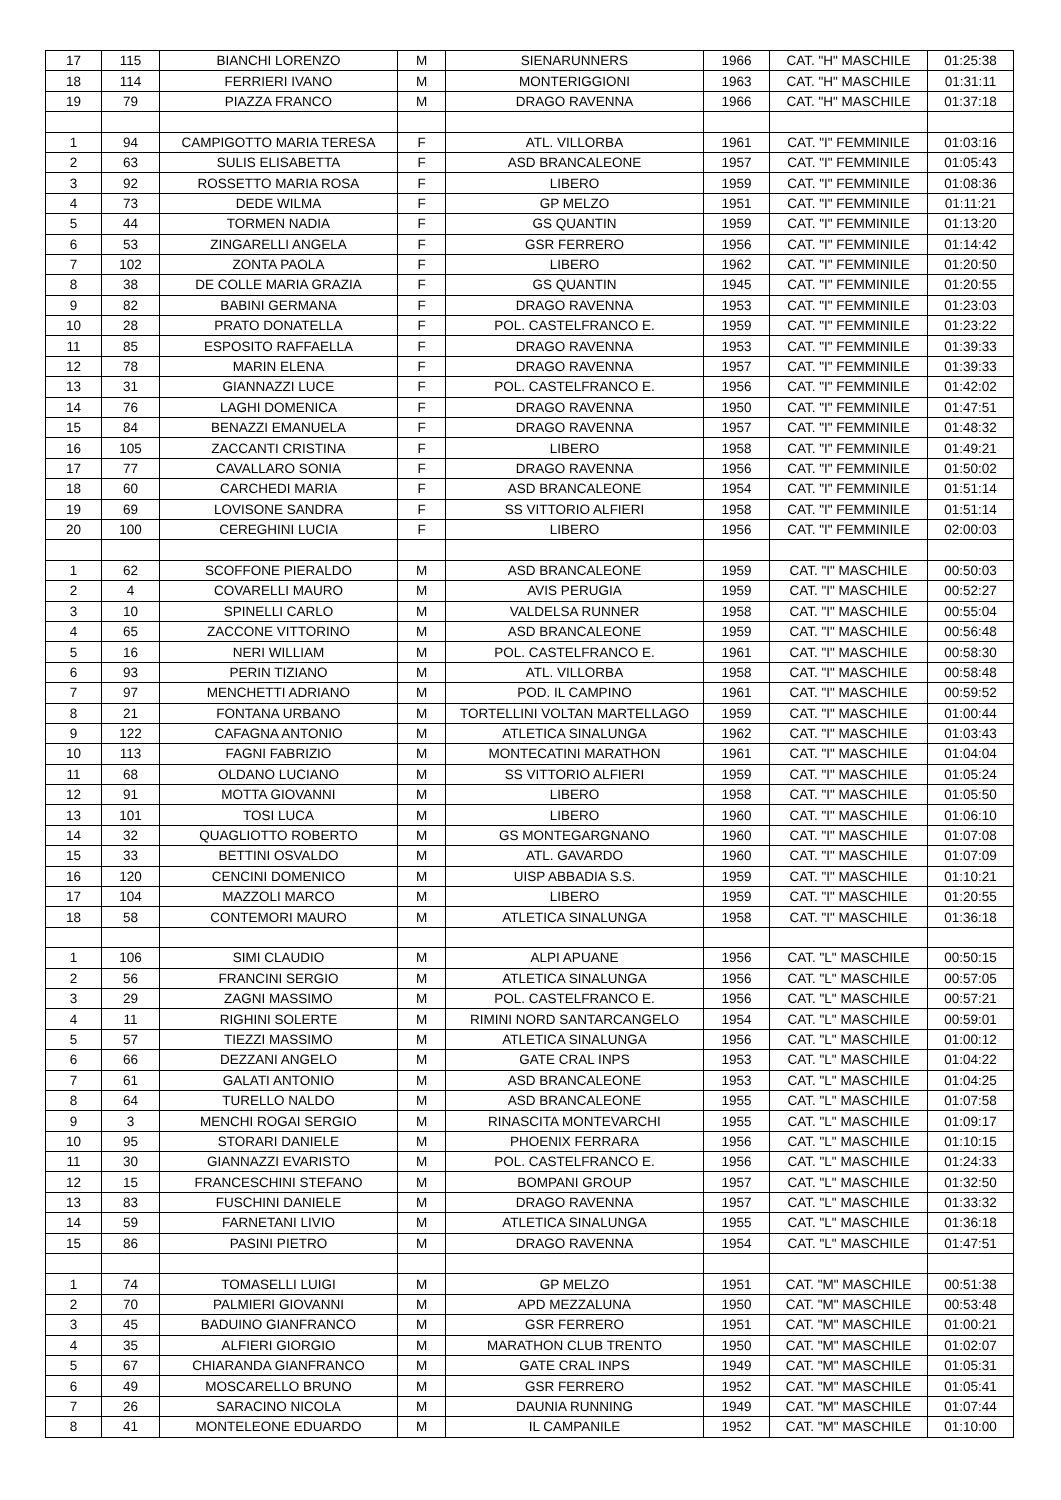| 17 | 115 | BIANCHI LORENZO | M | SIENARUNNERS | 1966 | CAT. "H" MASCHILE | 01:25:38 |
| 18 | 114 | FERRIERI IVANO | M | MONTERIGGIONI | 1963 | CAT. "H" MASCHILE | 01:31:11 |
| 19 | 79 | PIAZZA FRANCO | M | DRAGO RAVENNA | 1966 | CAT. "H" MASCHILE | 01:37:18 |
| 1 | 94 | CAMPIGOTTO MARIA TERESA | F | ATL. VILLORBA | 1961 | CAT. "I" FEMMINILE | 01:03:16 |
| 2 | 63 | SULIS ELISABETTA | F | ASD BRANCALEONE | 1957 | CAT. "I" FEMMINILE | 01:05:43 |
| 3 | 92 | ROSSETTO MARIA ROSA | F | LIBERO | 1959 | CAT. "I" FEMMINILE | 01:08:36 |
| 4 | 73 | DEDE WILMA | F | GP MELZO | 1951 | CAT. "I" FEMMINILE | 01:11:21 |
| 5 | 44 | TORMEN NADIA | F | GS QUANTIN | 1959 | CAT. "I" FEMMINILE | 01:13:20 |
| 6 | 53 | ZINGARELLI ANGELA | F | GSR FERRERO | 1956 | CAT. "I" FEMMINILE | 01:14:42 |
| 7 | 102 | ZONTA PAOLA | F | LIBERO | 1962 | CAT. "I" FEMMINILE | 01:20:50 |
| 8 | 38 | DE COLLE MARIA GRAZIA | F | GS QUANTIN | 1945 | CAT. "I" FEMMINILE | 01:20:55 |
| 9 | 82 | BABINI GERMANA | F | DRAGO RAVENNA | 1953 | CAT. "I" FEMMINILE | 01:23:03 |
| 10 | 28 | PRATO DONATELLA | F | POL. CASTELFRANCO E. | 1959 | CAT. "I" FEMMINILE | 01:23:22 |
| 11 | 85 | ESPOSITO RAFFAELLA | F | DRAGO RAVENNA | 1953 | CAT. "I" FEMMINILE | 01:39:33 |
| 12 | 78 | MARIN ELENA | F | DRAGO RAVENNA | 1957 | CAT. "I" FEMMINILE | 01:39:33 |
| 13 | 31 | GIANNAZZI LUCE | F | POL. CASTELFRANCO E. | 1956 | CAT. "I" FEMMINILE | 01:42:02 |
| 14 | 76 | LAGHI DOMENICA | F | DRAGO RAVENNA | 1950 | CAT. "I" FEMMINILE | 01:47:51 |
| 15 | 84 | BENAZZI EMANUELA | F | DRAGO RAVENNA | 1957 | CAT. "I" FEMMINILE | 01:48:32 |
| 16 | 105 | ZACCANTI CRISTINA | F | LIBERO | 1958 | CAT. "I" FEMMINILE | 01:49:21 |
| 17 | 77 | CAVALLARO SONIA | F | DRAGO RAVENNA | 1956 | CAT. "I" FEMMINILE | 01:50:02 |
| 18 | 60 | CARCHEDI MARIA | F | ASD BRANCALEONE | 1954 | CAT. "I" FEMMINILE | 01:51:14 |
| 19 | 69 | LOVISONE SANDRA | F | SS VITTORIO ALFIERI | 1958 | CAT. "I" FEMMINILE | 01:51:14 |
| 20 | 100 | CEREGHINI LUCIA | F | LIBERO | 1956 | CAT. "I" FEMMINILE | 02:00:03 |
| 1 | 62 | SCOFFONE PIERALDO | M | ASD BRANCALEONE | 1959 | CAT. "I" MASCHILE | 00:50:03 |
| 2 | 4 | COVARELLI MAURO | M | AVIS PERUGIA | 1959 | CAT. "I" MASCHILE | 00:52:27 |
| 3 | 10 | SPINELLI CARLO | M | VALDELSA RUNNER | 1958 | CAT. "I" MASCHILE | 00:55:04 |
| 4 | 65 | ZACCONE VITTORINO | M | ASD BRANCALEONE | 1959 | CAT. "I" MASCHILE | 00:56:48 |
| 5 | 16 | NERI WILLIAM | M | POL. CASTELFRANCO E. | 1961 | CAT. "I" MASCHILE | 00:58:30 |
| 6 | 93 | PERIN TIZIANO | M | ATL. VILLORBA | 1958 | CAT. "I" MASCHILE | 00:58:48 |
| 7 | 97 | MENCHETTI ADRIANO | M | POD. IL CAMPINO | 1961 | CAT. "I" MASCHILE | 00:59:52 |
| 8 | 21 | FONTANA URBANO | M | TORTELLINI VOLTAN MARTELLAGO | 1959 | CAT. "I" MASCHILE | 01:00:44 |
| 9 | 122 | CAFAGNA ANTONIO | M | ATLETICA SINALUNGA | 1962 | CAT. "I" MASCHILE | 01:03:43 |
| 10 | 113 | FAGNI FABRIZIO | M | MONTECATINI MARATHON | 1961 | CAT. "I" MASCHILE | 01:04:04 |
| 11 | 68 | OLDANO LUCIANO | M | SS VITTORIO ALFIERI | 1959 | CAT. "I" MASCHILE | 01:05:24 |
| 12 | 91 | MOTTA GIOVANNI | M | LIBERO | 1958 | CAT. "I" MASCHILE | 01:05:50 |
| 13 | 101 | TOSI LUCA | M | LIBERO | 1960 | CAT. "I" MASCHILE | 01:06:10 |
| 14 | 32 | QUAGLIOTTO ROBERTO | M | GS MONTEGARGNANO | 1960 | CAT. "I" MASCHILE | 01:07:08 |
| 15 | 33 | BETTINI OSVALDO | M | ATL. GAVARDO | 1960 | CAT. "I" MASCHILE | 01:07:09 |
| 16 | 120 | CENCINI DOMENICO | M | UISP ABBADIA S.S. | 1959 | CAT. "I" MASCHILE | 01:10:21 |
| 17 | 104 | MAZZOLI MARCO | M | LIBERO | 1959 | CAT. "I" MASCHILE | 01:20:55 |
| 18 | 58 | CONTEMORI MAURO | M | ATLETICA SINALUNGA | 1958 | CAT. "I" MASCHILE | 01:36:18 |
| 1 | 106 | SIMI CLAUDIO | M | ALPI APUANE | 1956 | CAT. "L" MASCHILE | 00:50:15 |
| 2 | 56 | FRANCINI SERGIO | M | ATLETICA SINALUNGA | 1956 | CAT. "L" MASCHILE | 00:57:05 |
| 3 | 29 | ZAGNI MASSIMO | M | POL. CASTELFRANCO E. | 1956 | CAT. "L" MASCHILE | 00:57:21 |
| 4 | 11 | RIGHINI SOLERTE | M | RIMINI NORD SANTARCANGELO | 1954 | CAT. "L" MASCHILE | 00:59:01 |
| 5 | 57 | TIEZZI MASSIMO | M | ATLETICA SINALUNGA | 1956 | CAT. "L" MASCHILE | 01:00:12 |
| 6 | 66 | DEZZANI ANGELO | M | GATE CRAL INPS | 1953 | CAT. "L" MASCHILE | 01:04:22 |
| 7 | 61 | GALATI ANTONIO | M | ASD BRANCALEONE | 1953 | CAT. "L" MASCHILE | 01:04:25 |
| 8 | 64 | TURELLO NALDO | M | ASD BRANCALEONE | 1955 | CAT. "L" MASCHILE | 01:07:58 |
| 9 | 3 | MENCHI ROGAI SERGIO | M | RINASCITA MONTEVARCHI | 1955 | CAT. "L" MASCHILE | 01:09:17 |
| 10 | 95 | STORARI DANIELE | M | PHOENIX FERRARA | 1956 | CAT. "L" MASCHILE | 01:10:15 |
| 11 | 30 | GIANNAZZI EVARISTO | M | POL. CASTELFRANCO E. | 1956 | CAT. "L" MASCHILE | 01:24:33 |
| 12 | 15 | FRANCESCHINI STEFANO | M | BOMPANI GROUP | 1957 | CAT. "L" MASCHILE | 01:32:50 |
| 13 | 83 | FUSCHINI DANIELE | M | DRAGO RAVENNA | 1957 | CAT. "L" MASCHILE | 01:33:32 |
| 14 | 59 | FARNETANI LIVIO | M | ATLETICA SINALUNGA | 1955 | CAT. "L" MASCHILE | 01:36:18 |
| 15 | 86 | PASINI PIETRO | M | DRAGO RAVENNA | 1954 | CAT. "L" MASCHILE | 01:47:51 |
| 1 | 74 | TOMASELLI LUIGI | M | GP MELZO | 1951 | CAT. "M" MASCHILE | 00:51:38 |
| 2 | 70 | PALMIERI GIOVANNI | M | APD MEZZALUNA | 1950 | CAT. "M" MASCHILE | 00:53:48 |
| 3 | 45 | BADUINO GIANFRANCO | M | GSR FERRERO | 1951 | CAT. "M" MASCHILE | 01:00:21 |
| 4 | 35 | ALFIERI GIORGIO | M | MARATHON CLUB TRENTO | 1950 | CAT. "M" MASCHILE | 01:02:07 |
| 5 | 67 | CHIARANDA GIANFRANCO | M | GATE CRAL INPS | 1949 | CAT. "M" MASCHILE | 01:05:31 |
| 6 | 49 | MOSCARELLO BRUNO | M | GSR FERRERO | 1952 | CAT. "M" MASCHILE | 01:05:41 |
| 7 | 26 | SARACINO NICOLA | M | DAUNIA RUNNING | 1949 | CAT. "M" MASCHILE | 01:07:44 |
| 8 | 41 | MONTELEONE EDUARDO | M | IL CAMPANILE | 1952 | CAT. "M" MASCHILE | 01:10:00 |